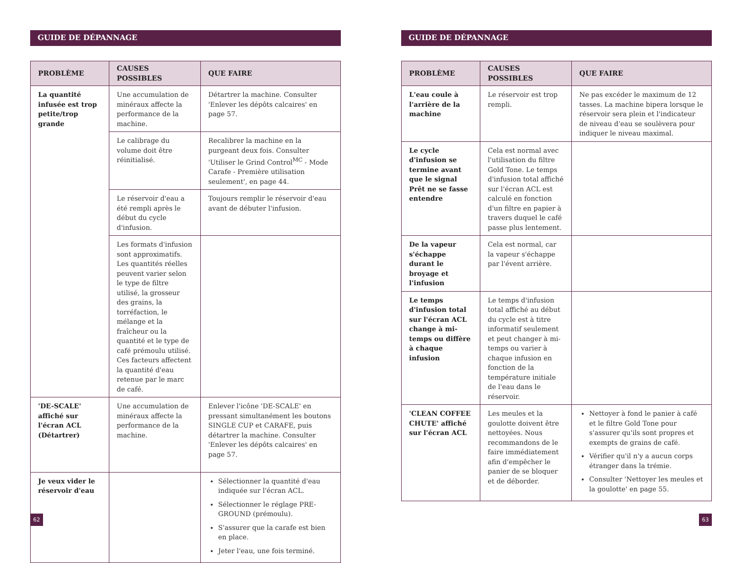GUIDE DE DÉPANNAGE
| PROBLÈME | CAUSES POSSIBLES | QUE FAIRE |
| --- | --- | --- |
| La quantité infusée est trop petite/trop grande | Une accumulation de minéraux affecte la performance de la machine. | Détartrer la machine. Consulter 'Enlever les dépôts calcaires' en page 57. |
| | Le calibrage du volume doit être réinitialisé. | Recalibrer la machine en la purgeant deux fois. Consulter 'Utiliser le Grind Control<sup>MC</sup> - Mode Carafe - Première utilisation seulement', en page 44. |
| | Le réservoir d'eau a été rempli après le début du cycle d'infusion. | Toujours remplir le réservoir d'eau avant de débuter l'infusion. |
| | Les formats d'infusion sont approximatifs. Les quantités réelles peuvent varier selon le type de filtre utilisé, la grosseur des grains, la torréfaction, le mélange et la fraîcheur ou la quantité et le type de café prémoulu utilisé. Ces facteurs affectent la quantité d'eau retenue par le marc de café. | |
| 'DE-SCALE' affiché sur l'écran ACL (Détartrer) | Une accumulation de minéraux affecte la performance de la machine. | Enlever l'icône 'DE-SCALE' en pressant simultanément les boutons SINGLE CUP et CARAFE, puis détartrer la machine. Consulter 'Enlever les dépôts calcaires' en page 57. |
| Je veux vider le réservoir d'eau | | Sélectionner la quantité d'eau indiquée sur l'écran ACL. Sélectionner le réglage PRE-GROUND (prémoulu). S'assurer que la carafe est bien en place. Jeter l'eau, une fois terminé. |
62
GUIDE DE DÉPANNAGE
| PROBLÈME | CAUSES POSSIBLES | QUE FAIRE |
| --- | --- | --- |
| L'eau coule à l'arrière de la machine | Le réservoir est trop rempli. | Ne pas excéder le maximum de 12 tasses. La machine bipera lorsque le réservoir sera plein et l'indicateur de niveau d'eau se soulèvera pour indiquer le niveau maximal. |
| Le cycle d'infusion se termine avant que le signal Prêt ne se fasse entendre | Cela est normal avec l'utilisation du filtre Gold Tone. Le temps d'infusion total affiché sur l'écran ACL est calculé en fonction d'un filtre en papier à travers duquel le café passe plus lentement. | |
| De la vapeur s'échappe durant le broyage et l'infusion | Cela est normal, car la vapeur s'échappe par l'évent arrière. | |
| Le temps d'infusion total sur l'écran ACL change à mi-temps ou diffère à chaque infusion | Le temps d'infusion total affiché au début du cycle est à titre informatif seulement et peut changer à mi-temps ou varier à chaque infusion en fonction de la température initiale de l'eau dans le réservoir. | |
| 'CLEAN COFFEE CHUTE' affiché sur l'écran ACL | Les meules et la goulotte doivent être nettoyées. Nous recommandons de le faire immédiatement afin d'empêcher le panier de se bloquer et de déborder. | Nettoyer à fond le panier à café et le filtre Gold Tone pour s'assurer qu'ils sont propres et exempts de grains de café. Vérifier qu'il n'y a aucun corps étranger dans la trémie. Consulter 'Nettoyer les meules et la goulotte' en page 55. |
63